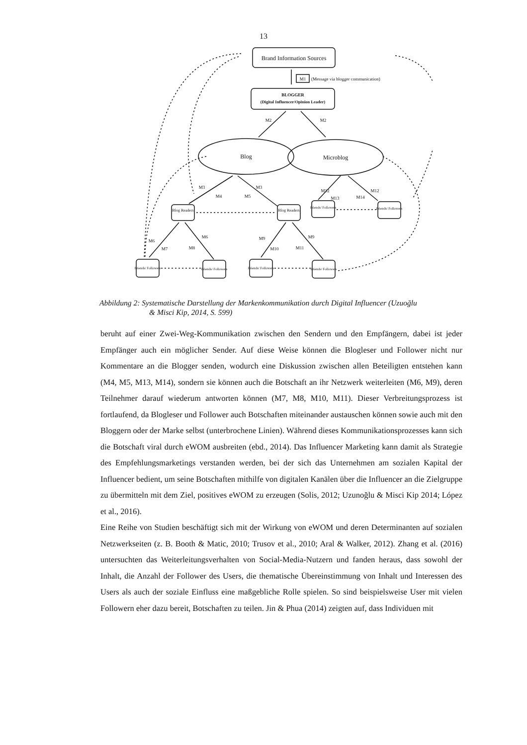13
Brand Information Sources
M1
(Message via blogger communication)
BLOGGER
(Digital Influencer/Opinion Leader)
Blog
Microblog
Blog Readers
Blog Readers
Friends/ Followers
Friends/ Followers
Friends/ Followers
Friends/ Followers
Friends/ Followers
Friends/ Followers
M2
M2
M3
M3
M4
M5
M12
M12
M13
M14
M6
M6
M7
M8
M9
M9
M10
M11
Abbildung 2: Systematische Darstellung der Markenkommunikation durch Digital Influencer (Uzuoğlu
& Misci Kip, 2014, S. 599)
beruht auf einer Zwei-Weg-Kommunikation zwischen den Sendern und den Empfängern, dabei ist jeder Empfänger auch ein möglicher Sender. Auf diese Weise können die Blogleser und Follower nicht nur Kommentare an die Blogger senden, wodurch eine Diskussion zwischen allen Beteiligten entstehen kann (M4, M5, M13, M14), sondern sie können auch die Botschaft an ihr Netzwerk weiterleiten (M6, M9), deren Teilnehmer darauf wiederum antworten können (M7, M8, M10, M11). Dieser Verbreitungsprozess ist fortlaufend, da Blogleser und Follower auch Botschaften miteinander austauschen können sowie auch mit den Bloggern oder der Marke selbst (unterbrochene Linien). Während dieses Kommunikationsprozesses kann sich die Botschaft viral durch eWOM ausbreiten (ebd., 2014). Das Influencer Marketing kann damit als Strategie des Empfehlungsmarketings verstanden werden, bei der sich das Unternehmen am sozialen Kapital der Influencer bedient, um seine Botschaften mithilfe von digitalen Kanälen über die Influencer an die Zielgruppe zu übermitteln mit dem Ziel, positives eWOM zu erzeugen (Solis, 2012; Uzunoğlu & Misci Kip 2014; López et al., 2016).
Eine Reihe von Studien beschäftigt sich mit der Wirkung von eWOM und deren Determinanten auf sozialen Netzwerkseiten (z. B. Booth & Matic, 2010; Trusov et al., 2010; Aral & Walker, 2012). Zhang et al. (2016) untersuchten das Weiterleitungsverhalten von Social-Media-Nutzern und fanden heraus, dass sowohl der Inhalt, die Anzahl der Follower des Users, die thematische Übereinstimmung von Inhalt und Interessen des Users als auch der soziale Einfluss eine maßgebliche Rolle spielen. So sind beispielsweise User mit vielen Followern eher dazu bereit, Botschaften zu teilen. Jin & Phua (2014) zeigten auf, dass Individuen mit